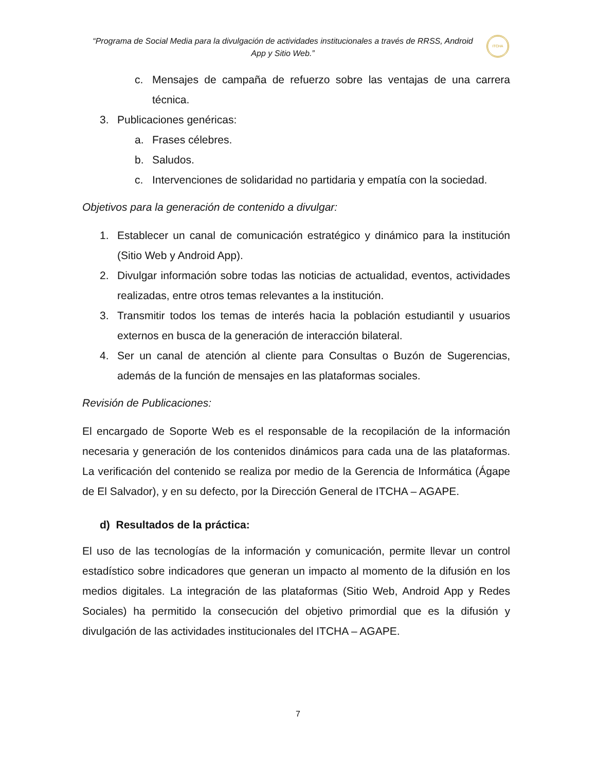“Programa de Social Media para la divulgación de actividades institucionales a través de RRSS, Android App y Sitio Web.”
ITCHA
c. Mensajes de campaña de refuerzo sobre las ventajas de una carrera técnica.
3. Publicaciones genéricas:
a. Frases célebres.
b. Saludos.
c. Intervenciones de solidaridad no partidaria y empatía con la sociedad.
Objetivos para la generación de contenido a divulgar:
1. Establecer un canal de comunicación estratégico y dinámico para la institución (Sitio Web y Android App).
2. Divulgar información sobre todas las noticias de actualidad, eventos, actividades realizadas, entre otros temas relevantes a la institución.
3. Transmitir todos los temas de interés hacia la población estudiantil y usuarios externos en busca de la generación de interacción bilateral.
4. Ser un canal de atención al cliente para Consultas o Buzón de Sugerencias, además de la función de mensajes en las plataformas sociales.
Revisión de Publicaciones:
El encargado de Soporte Web es el responsable de la recopilación de la información necesaria y generación de los contenidos dinámicos para cada una de las plataformas. La verificación del contenido se realiza por medio de la Gerencia de Informática (Ágape de El Salvador), y en su defecto, por la Dirección General de ITCHA – AGAPE.
d) Resultados de la práctica:
El uso de las tecnologías de la información y comunicación, permite llevar un control estadístico sobre indicadores que generan un impacto al momento de la difusión en los medios digitales. La integración de las plataformas (Sitio Web, Android App y Redes Sociales) ha permitido la consecución del objetivo primordial que es la difusión y divulgación de las actividades institucionales del ITCHA – AGAPE.
7